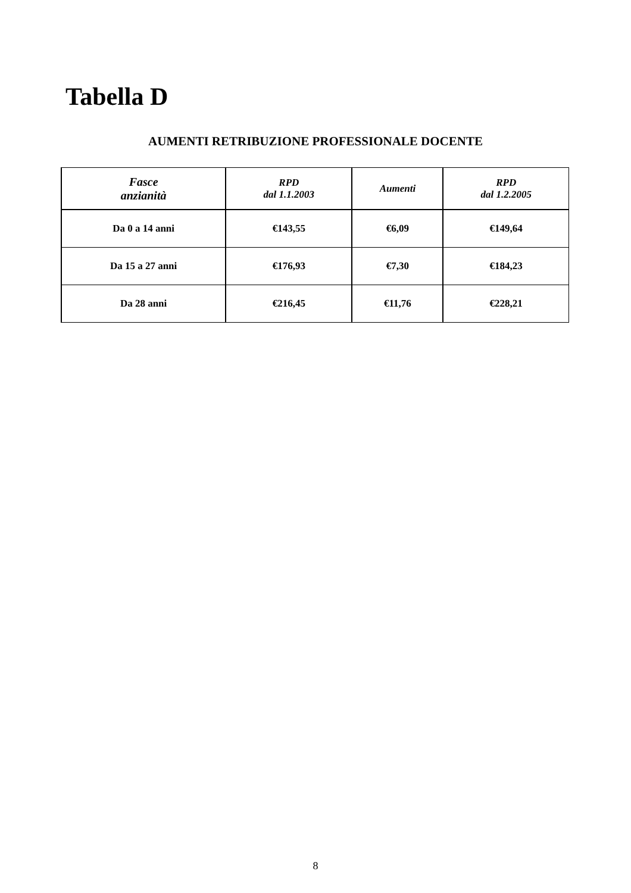Tabella D
AUMENTI RETRIBUZIONE PROFESSIONALE DOCENTE
| Fasce anzianità | RPD dal 1.1.2003 | Aumenti | RPD dal 1.2.2005 |
| --- | --- | --- | --- |
| Da 0 a 14 anni | €143,55 | €6,09 | €149,64 |
| Da 15 a 27 anni | €176,93 | €7,30 | €184,23 |
| Da 28 anni | €216,45 | €11,76 | €228,21 |
8